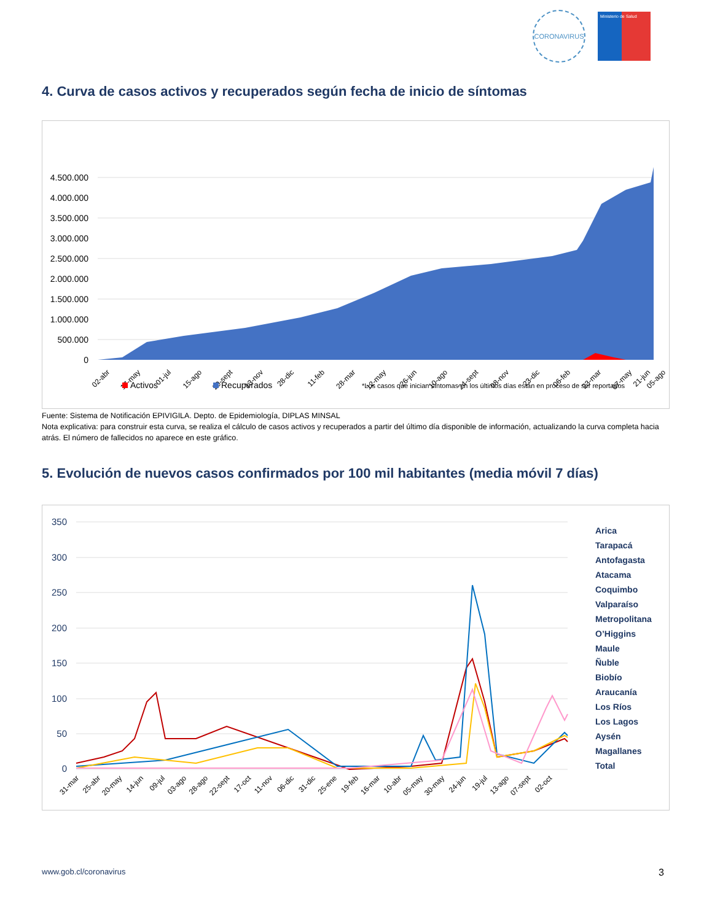CORONAVIRUS
Ministerio de Salud
4. Curva de casos activos y recuperados según fecha de inicio de síntomas
4.500.000
4.000.000
3.500.000
3.000.000
2.500.000
2.000.000
1.500.000
1.000.000
500.000
0
02-abr
17-may
01-jul
15-ago
29-sept
13-nov
28-dic
11-feb
28-mar
12-may
26-jun
10-ago
24-sept
08-nov
23-dic
06-feb
23-mar
07-may
21-jun
05-ago
Activos
Recuperados
*Los casos que inician síntomas en los últimos días están en proceso de ser reportados
Fuente: Sistema de Notificación EPIVIGILA. Depto. de Epidemiología, DIPLAS MINSAL
Nota explicativa: para construir esta curva, se realiza el cálculo de casos activos y recuperados a partir del último día disponible de información, actualizando la curva completa hacia atrás. El número de fallecidos no aparece en este gráfico.
5. Evolución de nuevos casos confirmados por 100 mil habitantes (media móvil 7 días)
350
300
250
200
150
100
50
0
31-mar
25-abr
20-may
14-jun
09-jul
03-ago
28-ago
22-sept
17-oct
11-nov
06-dic
31-dic
25-ene
19-feb
16-mar
10-abr
05-may
30-may
24-jun
19-jul
13-ago
07-sept
02-oct
Arica
Tarapacá
Antofagasta
Atacama
Coquimbo
Valparaíso
Metropolitana
O’Higgins
Maule
Ñuble
Biobío
Araucanía
Los Ríos
Los Lagos
Aysén
Magallanes
Total
www.gob.cl/coronavirus 3